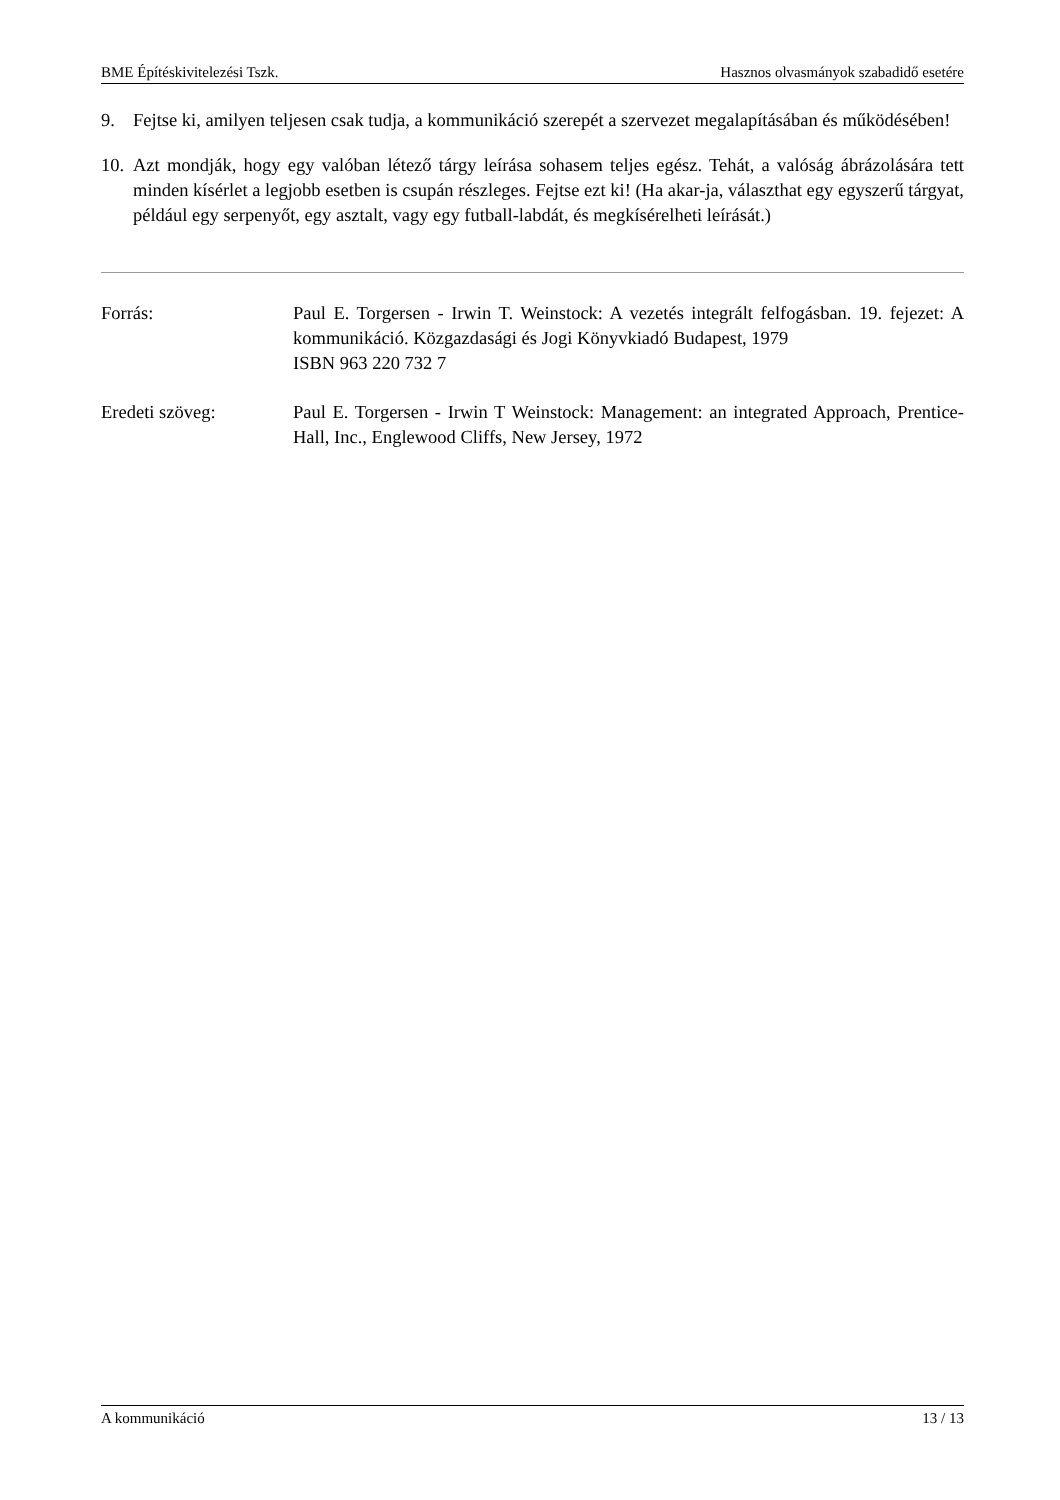BME Építéskivitelezési Tszk. Hasznos olvasmányok szabadidő esetére
9. Fejtse ki, amilyen teljesen csak tudja, a kommunikáció szerepét a szervezet megalapításában és működésében!
10. Azt mondják, hogy egy valóban létező tárgy leírása sohasem teljes egész. Tehát, a valóság ábrázolására tett minden kísérlet a legjobb esetben is csupán részleges. Fejtse ezt ki! (Ha akar-ja, választhat egy egyszerű tárgyat, például egy serpenyőt, egy asztalt, vagy egy futball-labdát, és megkísérelheti leírását.)
Forrás: Paul E. Torgersen - Irwin T. Weinstock: A vezetés integrált felfogásban. 19. fejezet: A kommunikáció. Közgazdasági és Jogi Könyvkiadó Budapest, 1979
ISBN 963 220 732 7
Eredeti szöveg: Paul E. Torgersen - Irwin T Weinstock: Management: an integrated Approach, Prentice-Hall, Inc., Englewood Cliffs, New Jersey, 1972
A kommunikáció 13 / 13